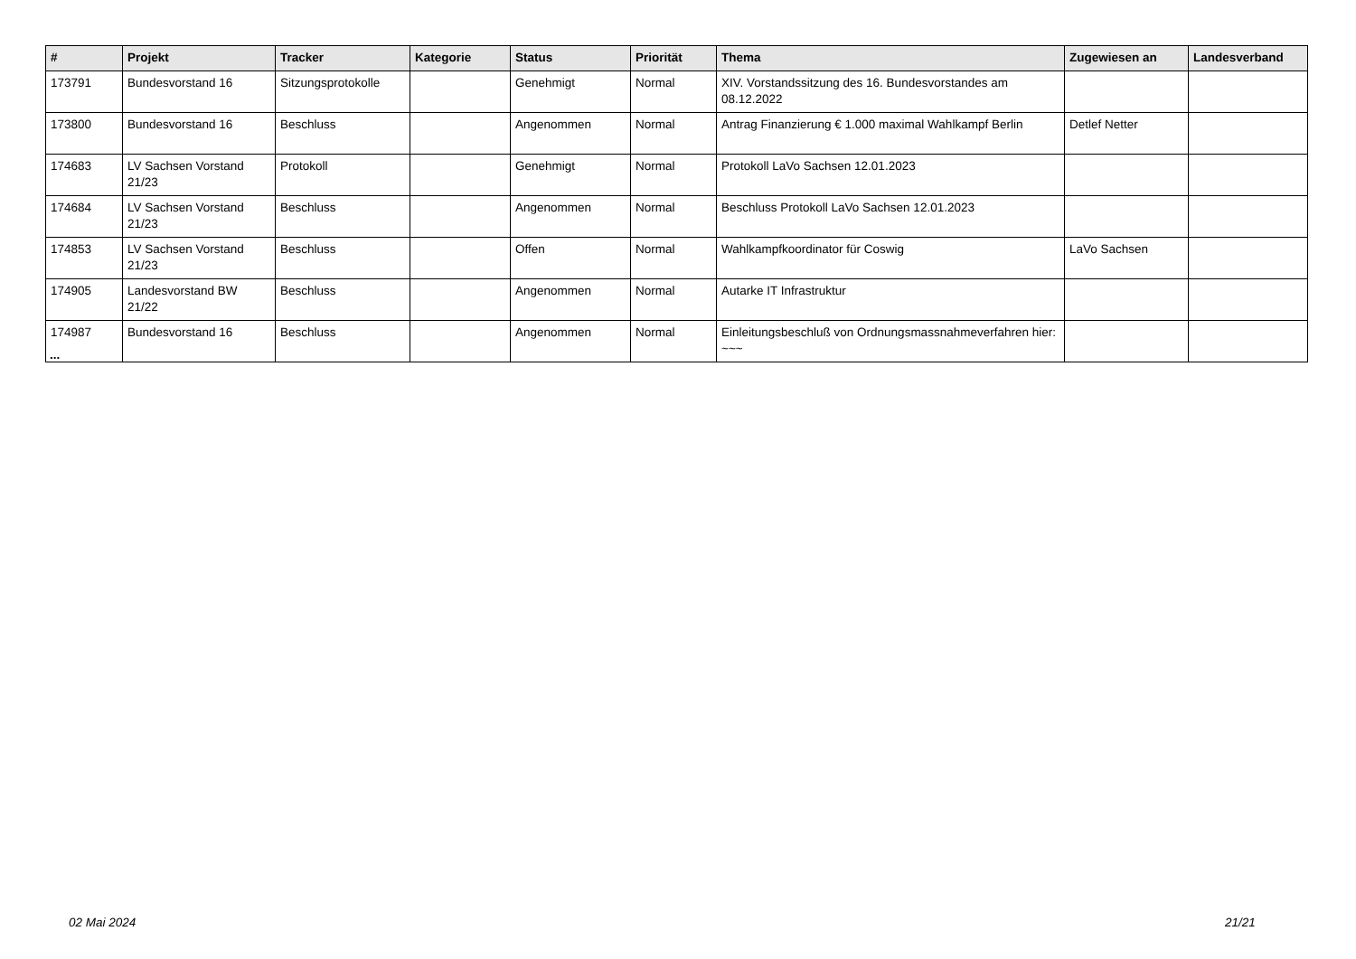| # | Projekt | Tracker | Kategorie | Status | Priorität | Thema | Zugewiesen an | Landesverband |
| --- | --- | --- | --- | --- | --- | --- | --- | --- |
| 173791 | Bundesvorstand 16 | Sitzungsprotokolle | | Genehmigt | Normal | XIV. Vorstandssitzung des 16. Bundesvorstandes am 08.12.2022 | | |
| 173800 | Bundesvorstand 16 | Beschluss | | Angenommen | Normal | Antrag Finanzierung € 1.000 maximal Wahlkampf Berlin | Detlef Netter | |
| 174683 | LV Sachsen Vorstand 21/23 | Protokoll | | Genehmigt | Normal | Protokoll LaVo Sachsen 12.01.2023 | | |
| 174684 | LV Sachsen Vorstand 21/23 | Beschluss | | Angenommen | Normal | Beschluss Protokoll LaVo Sachsen 12.01.2023 | | |
| 174853 | LV Sachsen Vorstand 21/23 | Beschluss | | Offen | Normal | Wahlkampfkoordinator für Coswig | LaVo Sachsen | |
| 174905 | Landesvorstand BW 21/22 | Beschluss | | Angenommen | Normal | Autarke IT Infrastruktur | | |
| 174987 | Bundesvorstand 16 | Beschluss | | Angenommen | Normal | Einleitungsbeschluß von Ordnungsmassnahmeverfahren hier: ~~~ | | |
...
02 Mai 2024 21/21